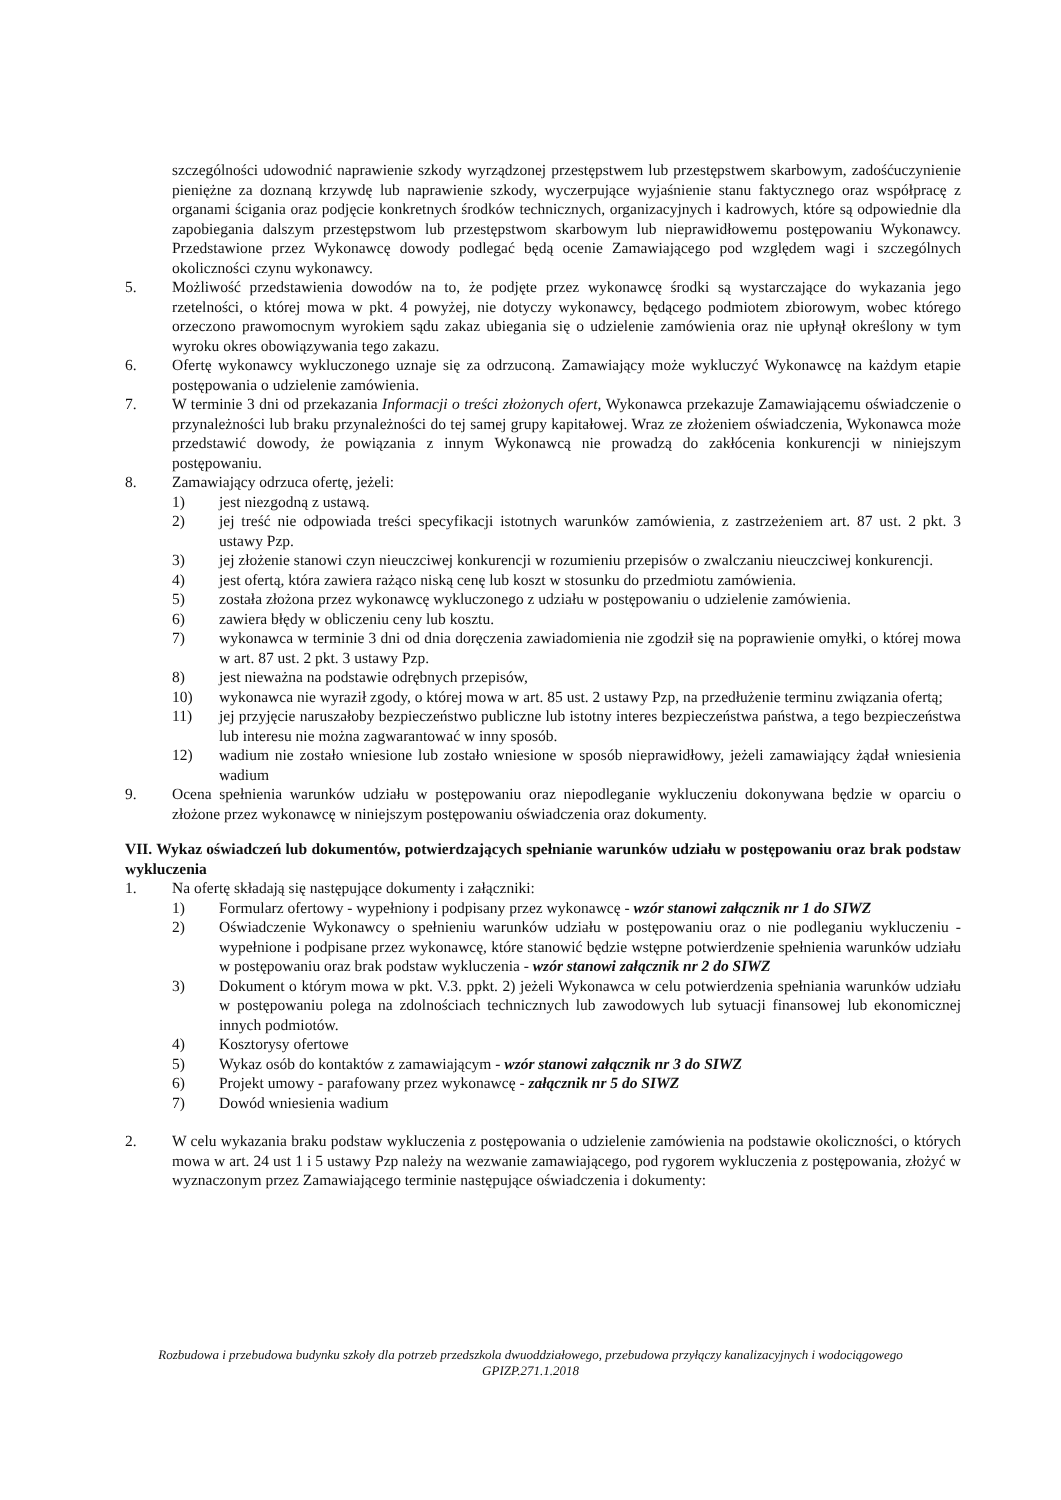szczególności udowodnić naprawienie szkody wyrządzonej przestępstwem lub przestępstwem skarbowym, zadośćuczynienie pieniężne za doznaną krzywdę lub naprawienie szkody, wyczerpujące wyjaśnienie stanu faktycznego oraz współpracę z organami ścigania oraz podjęcie konkretnych środków technicznych, organizacyjnych i kadrowych, które są odpowiednie dla zapobiegania dalszym przestępstwom lub przestępstwom skarbowym lub nieprawidłowemu postępowaniu Wykonawcy. Przedstawione przez Wykonawcę dowody podlegać będą ocenie Zamawiającego pod względem wagi i szczególnych okoliczności czynu wykonawcy.
5. Możliwość przedstawienia dowodów na to, że podjęte przez wykonawcę środki są wystarczające do wykazania jego rzetelności, o której mowa w pkt. 4 powyżej, nie dotyczy wykonawcy, będącego podmiotem zbiorowym, wobec którego orzeczono prawomocnym wyrokiem sądu zakaz ubiegania się o udzielenie zamówienia oraz nie upłynął określony w tym wyroku okres obowiązywania tego zakazu.
6. Ofertę wykonawcy wykluczonego uznaje się za odrzuconą. Zamawiający może wykluczyć Wykonawcę na każdym etapie postępowania o udzielenie zamówienia.
7. W terminie 3 dni od przekazania Informacji o treści złożonych ofert, Wykonawca przekazuje Zamawiającemu oświadczenie o przynależności lub braku przynależności do tej samej grupy kapitałowej. Wraz ze złożeniem oświadczenia, Wykonawca może przedstawić dowody, że powiązania z innym Wykonawcą nie prowadzą do zakłócenia konkurencji w niniejszym postępowaniu.
8. Zamawiający odrzuca ofertę, jeżeli:
1) jest niezgodną z ustawą.
2) jej treść nie odpowiada treści specyfikacji istotnych warunków zamówienia, z zastrzeżeniem art. 87 ust. 2 pkt. 3 ustawy Pzp.
3) jej złożenie stanowi czyn nieuczciwej konkurencji w rozumieniu przepisów o zwalczaniu nieuczciwej konkurencji.
4) jest ofertą, która zawiera rażąco niską cenę lub koszt w stosunku do przedmiotu zamówienia.
5) została złożona przez wykonawcę wykluczonego z udziału w postępowaniu o udzielenie zamówienia.
6) zawiera błędy w obliczeniu ceny lub kosztu.
7) wykonawca w terminie 3 dni od dnia doręczenia zawiadomienia nie zgodził się na poprawienie omyłki, o której mowa w art. 87 ust. 2 pkt. 3 ustawy Pzp.
8) jest nieważna na podstawie odrębnych przepisów,
10) wykonawca nie wyraził zgody, o której mowa w art. 85 ust. 2 ustawy Pzp, na przedłużenie terminu związania ofertą;
11) jej przyjęcie naruszałoby bezpieczeństwo publiczne lub istotny interes bezpieczeństwa państwa, a tego bezpieczeństwa lub interesu nie można zagwarantować w inny sposób.
12) wadium nie zostało wniesione lub zostało wniesione w sposób nieprawidłowy, jeżeli zamawiający żądał wniesienia wadium
9. Ocena spełnienia warunków udziału w postępowaniu oraz niepodleganie wykluczeniu dokonywana będzie w oparciu o złożone przez wykonawcę w niniejszym postępowaniu oświadczenia oraz dokumenty.
VII. Wykaz oświadczeń lub dokumentów, potwierdzających spełnianie warunków udziału w postępowaniu oraz brak podstaw wykluczenia
1. Na ofertę składają się następujące dokumenty i załączniki:
1) Formularz ofertowy - wypełniony i podpisany przez wykonawcę - wzór stanowi załącznik nr 1 do SIWZ
2) Oświadczenie Wykonawcy o spełnieniu warunków udziału w postępowaniu oraz o nie podleganiu wykluczeniu - wypełnione i podpisane przez wykonawcę, które stanowić będzie wstępne potwierdzenie spełnienia warunków udziału w postępowaniu oraz brak podstaw wykluczenia - wzór stanowi załącznik nr 2 do SIWZ
3) Dokument o którym mowa w pkt. V.3. ppkt. 2) jeżeli Wykonawca w celu potwierdzenia spełniania warunków udziału w postępowaniu polega na zdolnościach technicznych lub zawodowych lub sytuacji finansowej lub ekonomicznej innych podmiotów.
4) Kosztorysy ofertowe
5) Wykaz osób do kontaktów z zamawiającym - wzór stanowi załącznik nr 3 do SIWZ
6) Projekt umowy - parafowany przez wykonawcę - załącznik nr 5 do SIWZ
7) Dowód wniesienia wadium
2. W celu wykazania braku podstaw wykluczenia z postępowania o udzielenie zamówienia na podstawie okoliczności, o których mowa w art. 24 ust 1 i 5 ustawy Pzp należy na wezwanie zamawiającego, pod rygorem wykluczenia z postępowania, złożyć w wyznaczonym przez Zamawiającego terminie następujące oświadczenia i dokumenty:
Rozbudowa i przebudowa budynku szkoły dla potrzeb przedszkola dwuoddziałowego, przebudowa przyłączy kanalizacyjnych i wodociągowego
GPIZP.271.1.2018